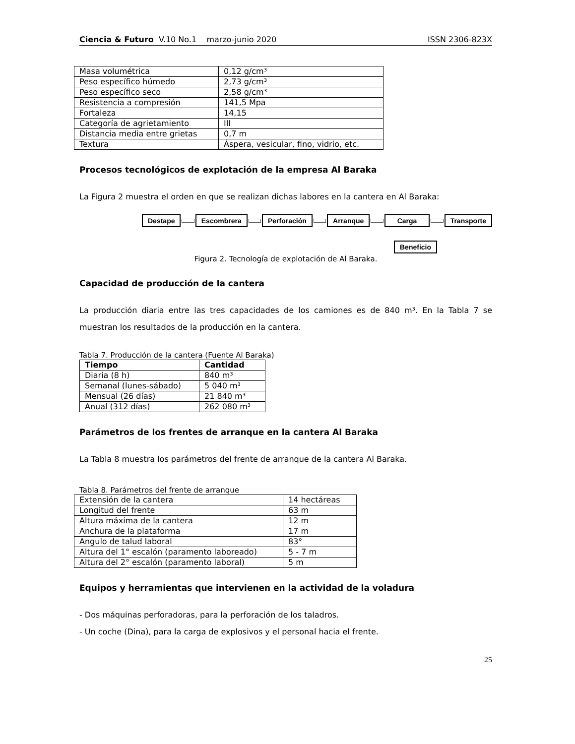Ciencia & Futuro V.10 No.1 marzo-junio 2020 ISSN 2306-823X
| Masa volumétrica | 0,12 g/cm³ |
| Peso específico húmedo | 2,73 g/cm³ |
| Peso específico seco | 2,58 g/cm³ |
| Resistencia a compresión | 141,5 Mpa |
| Fortaleza | 14,15 |
| Categoría de agrietamiento | III |
| Distancia media entre grietas | 0,7 m |
| Textura | Áspera, vesicular, fino, vidrio, etc. |
Procesos tecnológicos de explotación de la empresa Al Baraka
La Figura 2 muestra el orden en que se realizan dichas labores en la cantera en Al Baraka:
Destape Escombrera Perforación Arranque Carga Transporte
Beneficio
Figura 2. Tecnología de explotación de Al Baraka.
Capacidad de producción de la cantera
La producción diaria entre las tres capacidades de los camiones es de 840 m³. En la Tabla 7 se muestran los resultados de la producción en la cantera.
Tabla 7. Producción de la cantera (Fuente Al Baraka)
| Tiempo | Cantidad |
| --- | --- |
| Diaria (8 h) | 840 m³ |
| Semanal (lunes-sábado) | 5 040 m³ |
| Mensual (26 días) | 21 840 m³ |
| Anual (312 días) | 262 080 m³ |
Parámetros de los frentes de arranque en la cantera Al Baraka
La Tabla 8 muestra los parámetros del frente de arranque de la cantera Al Baraka.
Tabla 8. Parámetros del frente de arranque
| Extensión de la cantera | 14 hectáreas |
| Longitud del frente | 63 m |
| Altura máxima de la cantera | 12 m |
| Anchura de la plataforma | 17 m |
| Angulo de talud laboral | 83° |
| Altura del 1° escalón (paramento laboreado) | 5 - 7 m |
| Altura del 2° escalón (paramento laboral) | 5 m |
Equipos y herramientas que intervienen en la actividad de la voladura
- Dos máquinas perforadoras, para la perforación de los taladros.
- Un coche (Dina), para la carga de explosivos y el personal hacia el frente.
25